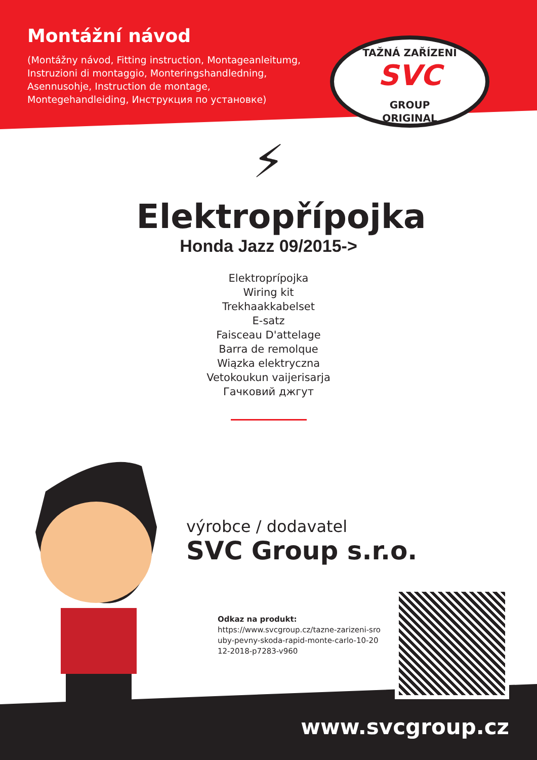Montážní návod
(Montážny návod, Fitting instruction, Montageanleitumg, Instruzioni di montaggio, Monteringshandledning, Asennusohje, Instruction de montage, Montegehandleiding, Инструкция по установке)
TAŽNÁ ZAŘÍZENÍ
SVC
GROUP
ORIGINAL
⚡
Elektropřípojka
Honda Jazz 09/2015->
Elektroprípojka
Wiring kit
Trekhaakkabelset
E-satz
Faisceau D'attelage
Barra de remolque
Wiązka elektryczna
Vetokoukun vaijerisarja
Гачковий джгут
výrobce / dodavatel
SVC Group s.r.o.
Odkaz na produkt:
https://www.svcgroup.cz/tazne-zarizeni-sro uby-pevny-skoda-rapid-monte-carlo-10-20 12-2018-p7283-v960
www.svcgroup.cz